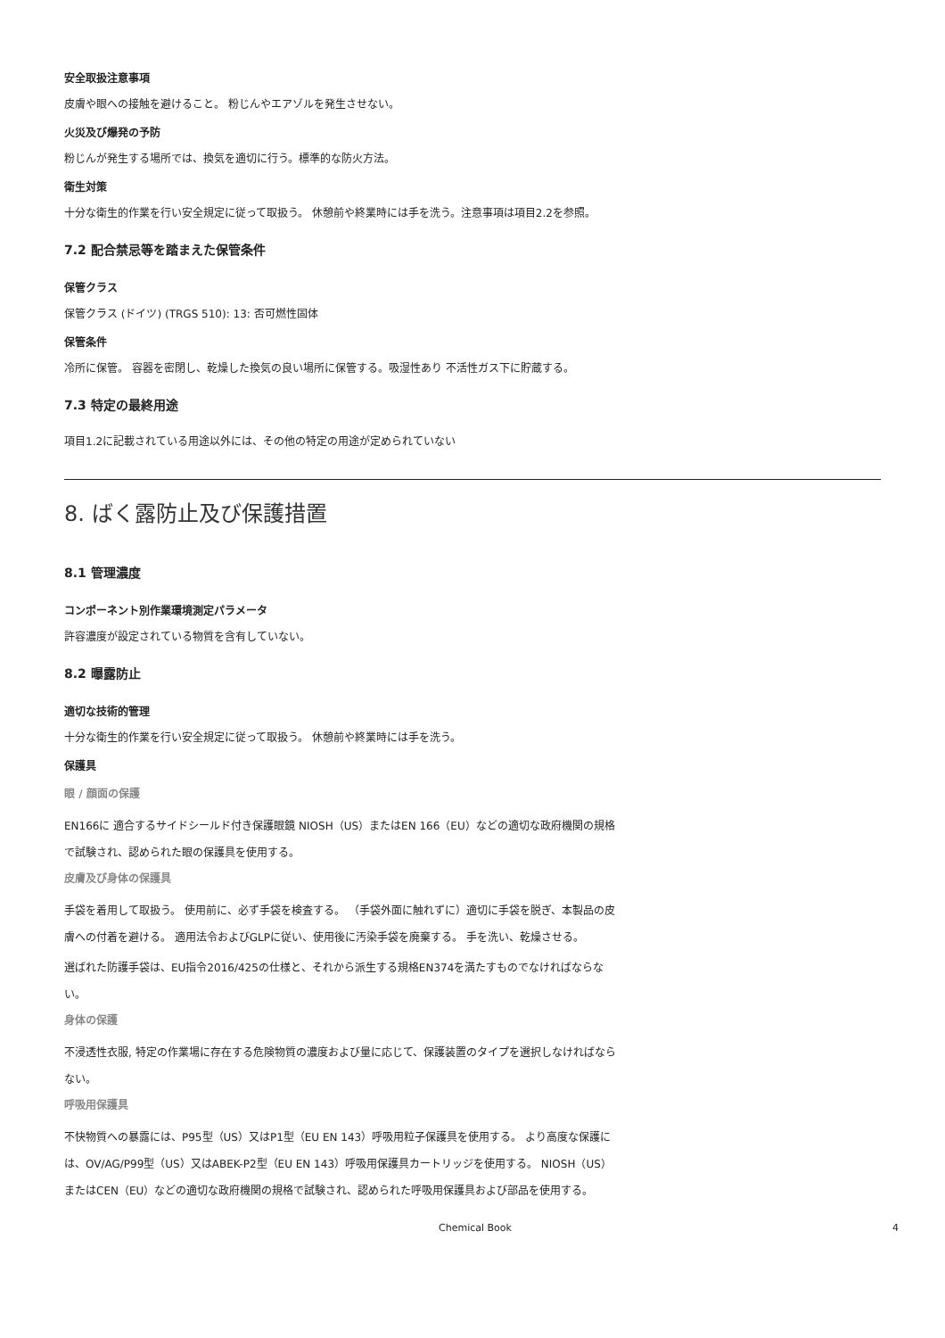安全取扱注意事項
皮膚や眼への接触を避けること。 粉じんやエアゾルを発生させない。
火災及び爆発の予防
粉じんが発生する場所では、換気を適切に行う。標準的な防火方法。
衛生対策
十分な衛生的作業を行い安全規定に従って取扱う。 休憩前や終業時には手を洗う。注意事項は項目2.2を参照。
7.2 配合禁忌等を踏まえた保管条件
保管クラス
保管クラス (ドイツ) (TRGS 510): 13: 否可燃性固体
保管条件
冷所に保管。 容器を密閉し、乾燥した換気の良い場所に保管する。吸湿性あり 不活性ガス下に貯蔵する。
7.3 特定の最終用途
項目1.2に記載されている用途以外には、その他の特定の用途が定められていない
8. ばく露防止及び保護措置
8.1 管理濃度
コンポーネント別作業環境測定パラメータ
許容濃度が設定されている物質を含有していない。
8.2 曝露防止
適切な技術的管理
十分な衛生的作業を行い安全規定に従って取扱う。 休憩前や終業時には手を洗う。
保護具
眼 / 顔面の保護
EN166に 適合するサイドシールド付き保護眼鏡 NIOSH（US）またはEN 166（EU）などの適切な政府機関の規格で試験され、認められた眼の保護具を使用する。
皮膚及び身体の保護具
手袋を着用して取扱う。 使用前に、必ず手袋を検査する。 （手袋外面に触れずに）適切に手袋を脱ぎ、本製品の皮膚への付着を避ける。 適用法令およびGLPに従い、使用後に汚染手袋を廃棄する。 手を洗い、乾燥させる。
選ばれた防護手袋は、EU指令2016/425の仕様と、それから派生する規格EN374を満たすものでなければならない。
身体の保護
不浸透性衣服, 特定の作業場に存在する危険物質の濃度および量に応じて、保護装置のタイプを選択しなければならない。
呼吸用保護具
不快物質への暴露には、P95型（US）又はP1型（EU EN 143）呼吸用粒子保護具を使用する。 より高度な保護には、OV/AG/P99型（US）又はABEK-P2型（EU EN 143）呼吸用保護具カートリッジを使用する。 NIOSH（US）またはCEN（EU）などの適切な政府機関の規格で試験され、認められた呼吸用保護具および部品を使用する。
Chemical Book 4